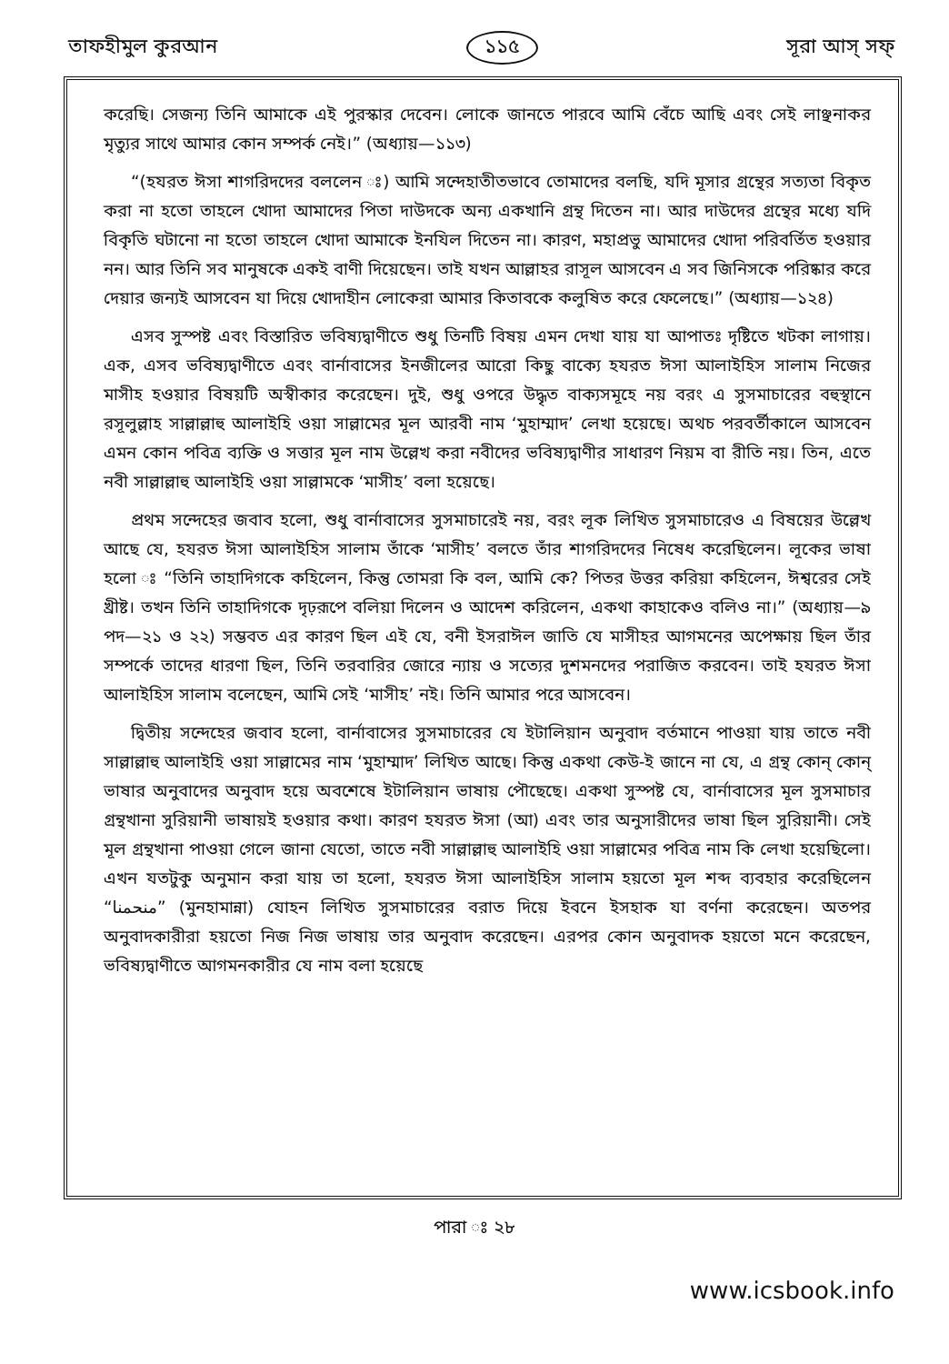তাফহীমুল কুরআন ১১৫ সূরা আস্ সফ্
করেছি। সেজন্য তিনি আমাকে এই পুরস্কার দেবেন। লোকে জানতে পারবে আমি বেঁচে আছি এবং সেই লাঞ্ছনাকর মৃত্যুর সাথে আমার কোন সম্পর্ক নেই।” (অধ্যায়—১১৩)
“(হযরত ঈসা শাগরিদদের বললেন ঃ) আমি সন্দেহাতীতভাবে তোমাদের বলছি, যদি মূসার গ্রন্থের সত্যতা বিকৃত করা না হতো তাহলে খোদা আমাদের পিতা দাউদকে অন্য একখানি গ্রন্থ দিতেন না। আর দাউদের গ্রন্থের মধ্যে যদি বিকৃতি ঘটানো না হতো তাহলে খোদা আমাকে ইনযিল দিতেন না। কারণ, মহাপ্রভু আমাদের খোদা পরিবর্তিত হওয়ার নন। আর তিনি সব মানুষকে একই বাণী দিয়েছেন। তাই যখন আল্লাহর রাসূল আসবেন এ সব জিনিসকে পরিষ্কার করে দেয়ার জন্যই আসবেন যা দিয়ে খোদাহীন লোকেরা আমার কিতাবকে কলুষিত করে ফেলেছে।” (অধ্যায়—১২৪)
এসব সুস্পষ্ট এবং বিস্তারিত ভবিষ্যদ্বাণীতে শুধু তিনটি বিষয় এমন দেখা যায় যা আপাতঃ দৃষ্টিতে খটকা লাগায়। এক, এসব ভবিষ্যদ্বাণীতে এবং বার্নাবাসের ইনজীলের আরো কিছু বাক্যে হযরত ঈসা আলাইহিস সালাম নিজের মাসীহ হওয়ার বিষয়টি অস্বীকার করেছেন। দুই, শুধু ওপরে উদ্ধৃত বাক্যসমূহে নয় বরং এ সুসমাচারের বহুস্থানে রসূলুল্লাহ সাল্লাল্লাহু আলাইহি ওয়া সাল্লামের মূল আরবী নাম ‘মুহাম্মাদ’ লেখা হয়েছে। অথচ পরবর্তীকালে আসবেন এমন কোন পবিত্র ব্যক্তি ও সত্তার মূল নাম উল্লেখ করা নবীদের ভবিষ্যদ্বাণীর সাধারণ নিয়ম বা রীতি নয়। তিন, এতে নবী সাল্লাল্লাহু আলাইহি ওয়া সাল্লামকে ‘মাসীহ’ বলা হয়েছে।
প্রথম সন্দেহের জবাব হলো, শুধু বার্নাবাসের সুসমাচারেই নয়, বরং লূক লিখিত সুসমাচারেও এ বিষয়ের উল্লেখ আছে যে, হযরত ঈসা আলাইহিস সালাম তাঁকে ‘মাসীহ’ বলতে তাঁর শাগরিদদের নিষেধ করেছিলেন। লূকের ভাষা হলো ঃ “তিনি তাহাদিগকে কহিলেন, কিন্তু তোমরা কি বল, আমি কে? পিতর উত্তর করিয়া কহিলেন, ঈশ্বরের সেই খ্রীষ্ট। তখন তিনি তাহাদিগকে দৃঢ়রূপে বলিয়া দিলেন ও আদেশ করিলেন, একথা কাহাকেও বলিও না।” (অধ্যায়—৯ পদ—২১ ও ২২) সম্ভবত এর কারণ ছিল এই যে, বনী ইসরাঈল জাতি যে মাসীহর আগমনের অপেক্ষায় ছিল তাঁর সম্পর্কে তাদের ধারণা ছিল, তিনি তরবারির জোরে ন্যায় ও সত্যের দুশমনদের পরাজিত করবেন। তাই হযরত ঈসা আলাইহিস সালাম বলেছেন, আমি সেই ‘মাসীহ’ নই। তিনি আমার পরে আসবেন।
দ্বিতীয় সন্দেহের জবাব হলো, বার্নাবাসের সুসমাচারের যে ইটালিয়ান অনুবাদ বর্তমানে পাওয়া যায় তাতে নবী সাল্লাল্লাহু আলাইহি ওয়া সাল্লামের নাম ‘মুহাম্মাদ’ লিখিত আছে। কিন্তু একথা কেউ-ই জানে না যে, এ গ্রন্থ কোন্ কোন্ ভাষার অনুবাদের অনুবাদ হয়ে অবশেষে ইটালিয়ান ভাষায় পৌছেছে। একথা সুস্পষ্ট যে, বার্নাবাসের মূল সুসমাচার গ্রন্থখানা সুরিয়ানী ভাষায়ই হওয়ার কথা। কারণ হযরত ঈসা (আ) এবং তার অনুসারীদের ভাষা ছিল সুরিয়ানী। সেই মূল গ্রন্থখানা পাওয়া গেলে জানা যেতো, তাতে নবী সাল্লাল্লাহু আলাইহি ওয়া সাল্লামের পবিত্র নাম কি লেখা হয়েছিলো। এখন যতটুকু অনুমান করা যায় তা হলো, হযরত ঈসা আলাইহিস সালাম হয়তো মূল শব্দ ব্যবহার করেছিলেন “منحمنا” (মুনহামান্না) যোহন লিখিত সুসমাচারের বরাত দিয়ে ইবনে ইসহাক যা বর্ণনা করেছেন। অতপর অনুবাদকারীরা হয়তো নিজ নিজ ভাষায় তার অনুবাদ করেছেন। এরপর কোন অনুবাদক হয়তো মনে করেছেন, ভবিষ্যদ্বাণীতে আগমনকারীর যে নাম বলা হয়েছে
পারা ঃ ২৮
www.icsbook.info